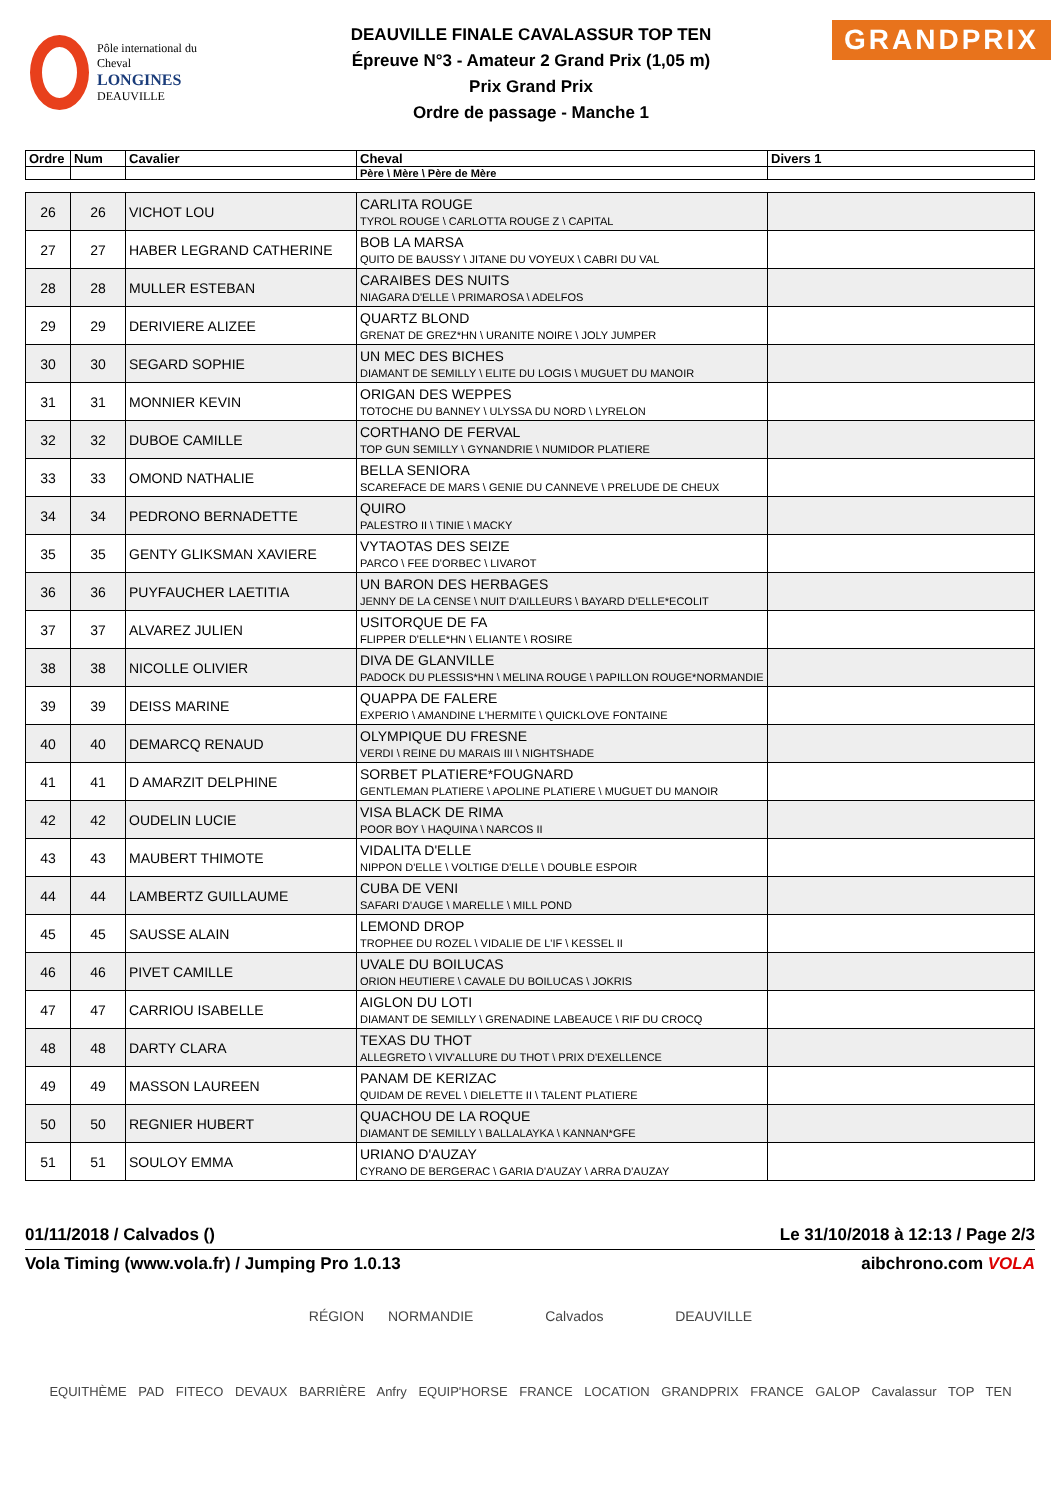Pôle international du Cheval
LONGINES
DEAUVILLE
DEAUVILLE FINALE CAVALASSUR TOP TEN
Épreuve N°3 - Amateur 2 Grand Prix (1,05 m)
Prix Grand Prix
Ordre de passage - Manche 1
GRANDPRIX
| Ordre | Num | Cavalier | Cheval | Divers 1 |
| --- | --- | --- | --- | --- |
| | | | Père \ Mère \ Père de Mère | |
| 26 | 26 | VICHOT LOU | CARLITA ROUGE TYROL ROUGE \ CARLOTTA ROUGE Z \ CAPITAL | |
| 27 | 27 | HABER LEGRAND CATHERINE | BOB LA MARSA QUITO DE BAUSSY \ JITANE DU VOYEUX \ CABRI DU VAL | |
| 28 | 28 | MULLER ESTEBAN | CARAIBES DES NUITS NIAGARA D'ELLE \ PRIMAROSA \ ADELFOS | |
| 29 | 29 | DERIVIERE ALIZEE | QUARTZ BLOND GRENAT DE GREZ*HN \ URANITE NOIRE \ JOLY JUMPER | |
| 30 | 30 | SEGARD SOPHIE | UN MEC DES BICHES DIAMANT DE SEMILLY \ ELITE DU LOGIS \ MUGUET DU MANOIR | |
| 31 | 31 | MONNIER KEVIN | ORIGAN DES WEPPES TOTOCHE DU BANNEY \ ULYSSA DU NORD \ LYRELON | |
| 32 | 32 | DUBOE CAMILLE | CORTHANO DE FERVAL TOP GUN SEMILLY \ GYNANDRIE \ NUMIDOR PLATIERE | |
| 33 | 33 | OMOND NATHALIE | BELLA SENIORA SCAREFACE DE MARS \ GENIE DU CANNEVE \ PRELUDE DE CHEUX | |
| 34 | 34 | PEDRONO BERNADETTE | QUIRO PALESTRO II \ TINIE \ MACKY | |
| 35 | 35 | GENTY GLIKSMAN XAVIERE | VYTAOTAS DES SEIZE PARCO \ FEE D'ORBEC \ LIVAROT | |
| 36 | 36 | PUYFAUCHER LAETITIA | UN BARON DES HERBAGES JENNY DE LA CENSE \ NUIT D'AILLEURS \ BAYARD D'ELLE*ECOLIT | |
| 37 | 37 | ALVAREZ JULIEN | USITORQUE DE FA FLIPPER D'ELLE*HN \ ELIANTE \ ROSIRE | |
| 38 | 38 | NICOLLE OLIVIER | DIVA DE GLANVILLE PADOCK DU PLESSIS*HN \ MELINA ROUGE \ PAPILLON ROUGE*NORMANDIE | |
| 39 | 39 | DEISS MARINE | QUAPPA DE FALERE EXPERIO \ AMANDINE L'HERMITE \ QUICKLOVE FONTAINE | |
| 40 | 40 | DEMARCQ RENAUD | OLYMPIQUE DU FRESNE VERDI \ REINE DU MARAIS III \ NIGHTSHADE | |
| 41 | 41 | D AMARZIT DELPHINE | SORBET PLATIERE*FOUGNARD GENTLEMAN PLATIERE \ APOLINE PLATIERE \ MUGUET DU MANOIR | |
| 42 | 42 | OUDELIN LUCIE | VISA BLACK DE RIMA POOR BOY \ HAQUINA \ NARCOS II | |
| 43 | 43 | MAUBERT THIMOTE | VIDALITA D'ELLE NIPPON D'ELLE \ VOLTIGE D'ELLE \ DOUBLE ESPOIR | |
| 44 | 44 | LAMBERTZ GUILLAUME | CUBA DE VENI SAFARI D'AUGE \ MARELLE \ MILL POND | |
| 45 | 45 | SAUSSE ALAIN | LEMOND DROP TROPHEE DU ROZEL \ VIDALIE DE L'IF \ KESSEL II | |
| 46 | 46 | PIVET CAMILLE | UVALE DU BOILUCAS ORION HEUTIERE \ CAVALE DU BOILUCAS \ JOKRIS | |
| 47 | 47 | CARRIOU ISABELLE | AIGLON DU LOTI DIAMANT DE SEMILLY \ GRENADINE LABEAUCE \ RIF DU CROCQ | |
| 48 | 48 | DARTY CLARA | TEXAS DU THOT ALLEGRETO \ VIV'ALLURE DU THOT \ PRIX D'EXELLENCE | |
| 49 | 49 | MASSON LAUREEN | PANAM DE KERIZAC QUIDAM DE REVEL \ DIELETTE II \ TALENT PLATIERE | |
| 50 | 50 | REGNIER HUBERT | QUACHOU DE LA ROQUE DIAMANT DE SEMILLY \ BALLALAYKA \ KANNAN*GFE | |
| 51 | 51 | SOULOY EMMA | URIANO D'AUZAY CYRANO DE BERGERAC \ GARIA D'AUZAY \ ARRA D'AUZAY | |
01/11/2018 / Calvados () Le 31/10/2018 à 12:13 / Page 2/3
Vola Timing (www.vola.fr) / Jumping Pro 1.0.13 aibchrono.com VOLA
RÉGION NORMANDIE Calvados DEAUVILLE
EQUITHÈME PAD FITECO DEVAUX BARRIÈRE Anfry EQUIP'HORSE FRANCE LOCATION GRANDPRIX FRANCE GALOP Cavalassur TOP TEN